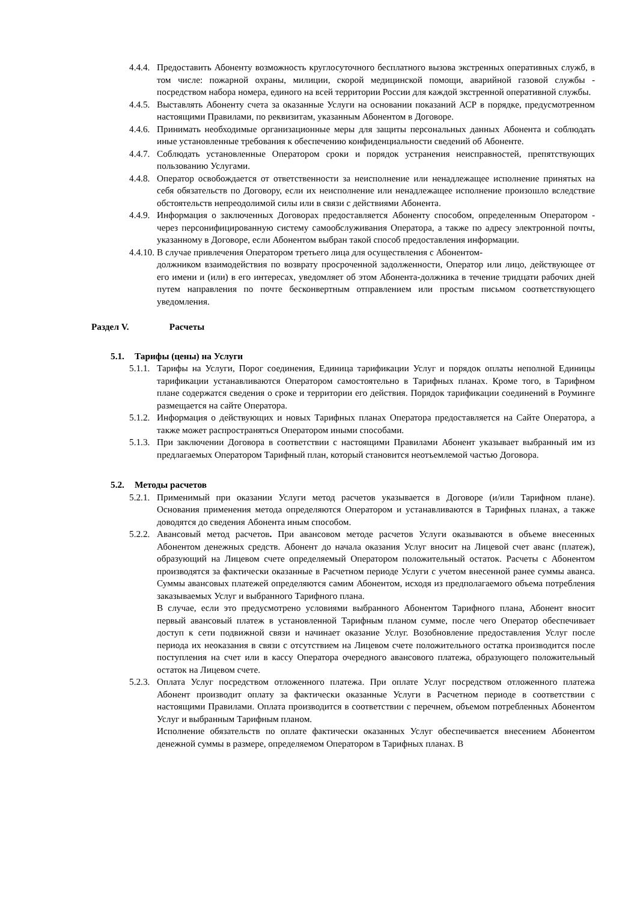4.4.4.
Предоставить Абоненту возможность круглосуточного бесплатного вызова экстренных оперативных служб, в том числе: пожарной охраны, милиции, скорой медицинской помощи, аварийной газовой службы - посредством набора номера, единого на всей территории России для каждой экстренной оперативной службы.
4.4.5.
Выставлять Абоненту счета за оказанные Услуги на основании показаний АСР в порядке, предусмотренном настоящими Правилами, по реквизитам, указанным Абонентом в Договоре.
4.4.6.
Принимать необходимые организационные меры для защиты персональных данных Абонента и соблюдать иные установленные требования к обеспечению конфиденциальности сведений об Абоненте.
4.4.7.
Соблюдать установленные Оператором сроки и порядок устранения неисправностей, препятствующих пользованию Услугами.
4.4.8.
Оператор освобождается от ответственности за неисполнение или ненадлежащее исполнение принятых на себя обязательств по Договору, если их неисполнение или ненадлежащее исполнение произошло вследствие обстоятельств непреодолимой силы или в связи с действиями Абонента.
4.4.9.
Информация о заключенных Договорах предоставляется Абоненту способом, определенным Оператором - через персонифицированную систему самообслуживания Оператора, а также по адресу электронной почты, указанному в Договоре, если Абонентом выбран такой способ предоставления информации.
4.4.10. В случае привлечения Оператором третьего лица для осуществления с Абонентом-
должником взаимодействия по возврату просроченной задолженности, Оператор или лицо, действующее от его имени и (или) в его интересах, уведомляет об этом Абонента-должника в течение тридцати рабочих дней путем направления по почте бесконвертным отправлением или простым письмом соответствующего уведомления.
Раздел V. Расчеты
5.1. Тарифы (цены) на Услуги
5.1.1.
Тарифы на Услуги, Порог соединения, Единица тарификации Услуг и порядок оплаты неполной Единицы тарификации устанавливаются Оператором самостоятельно в Тарифных планах. Кроме того, в Тарифном плане содержатся сведения о сроке и территории его действия. Порядок тарификации соединений в Роуминге размещается на сайте Оператора.
5.1.2.
Информация о действующих и новых Тарифных планах Оператора предоставляется на Сайте Оператора, а также может распространяться Оператором иными способами.
5.1.3.
При заключении Договора в соответствии с настоящими Правилами Абонент указывает выбранный им из предлагаемых Оператором Тарифный план, который становится неотъемлемой частью Договора.
5.2. Методы расчетов
5.2.1.
Применимый при оказании Услуги метод расчетов указывается в Договоре (и/или Тарифном плане). Основания применения метода определяются Оператором и устанавливаются в Тарифных планах, а также доводятся до сведения Абонента иным способом.
5.2.2.
Авансовый метод расчетов. При авансовом методе расчетов Услуги оказываются в объеме внесенных Абонентом денежных средств. Абонент до начала оказания Услуг вносит на Лицевой счет аванс (платеж), образующий на Лицевом счете определяемый Оператором положительный остаток. Расчеты с Абонентом производятся за фактически оказанные в Расчетном периоде Услуги с учетом внесенной ранее суммы аванса. Суммы авансовых платежей определяются самим Абонентом, исходя из предполагаемого объема потребления заказываемых Услуг и выбранного Тарифного плана.
В случае, если это предусмотрено условиями выбранного Абонентом Тарифного плана, Абонент вносит первый авансовый платеж в установленной Тарифным планом сумме, после чего Оператор обеспечивает доступ к сети подвижной связи и начинает оказание Услуг. Возобновление предоставления Услуг после периода их неоказания в связи с отсутствием на Лицевом счете положительного остатка производится после поступления на счет или в кассу Оператора очередного авансового платежа, образующего положительный остаток на Лицевом счете.
5.2.3.
Оплата Услуг посредством отложенного платежа. При оплате Услуг посредством отложенного платежа Абонент производит оплату за фактически оказанные Услуги в Расчетном периоде в соответствии с настоящими Правилами. Оплата производится в соответствии с перечнем, объемом потребленных Абонентом Услуг и выбранным Тарифным планом.
Исполнение обязательств по оплате фактически оказанных Услуг обеспечивается внесением Абонентом денежной суммы в размере, определяемом Оператором в Тарифных планах. В